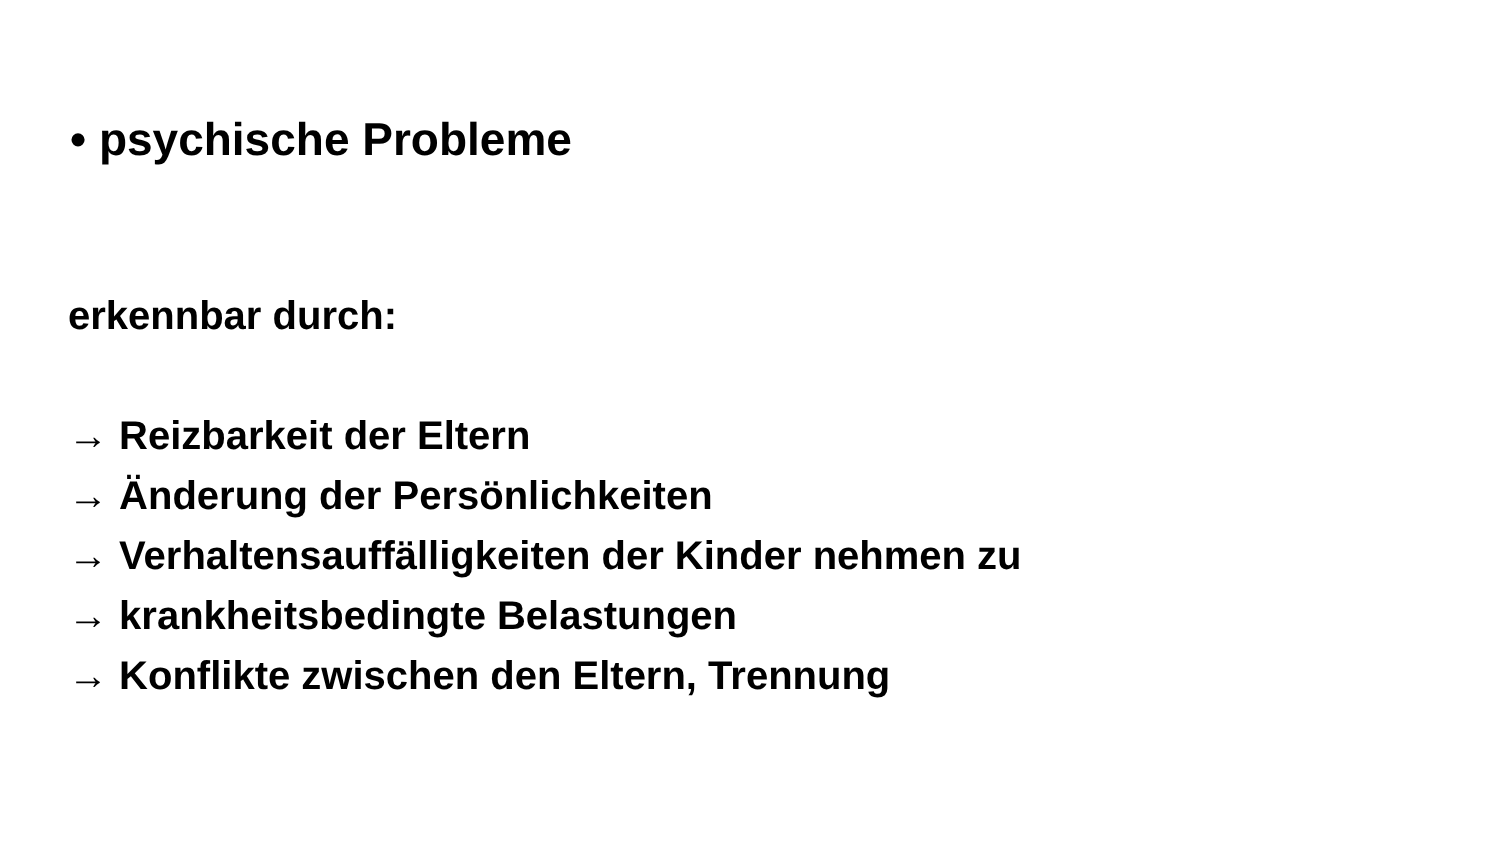• psychische Probleme
erkennbar durch:
→ Reizbarkeit der Eltern
→ Änderung der Persönlichkeiten
→ Verhaltensauffälligkeiten der Kinder nehmen zu
→ krankheitsbedingte Belastungen
→ Konflikte zwischen den Eltern, Trennung